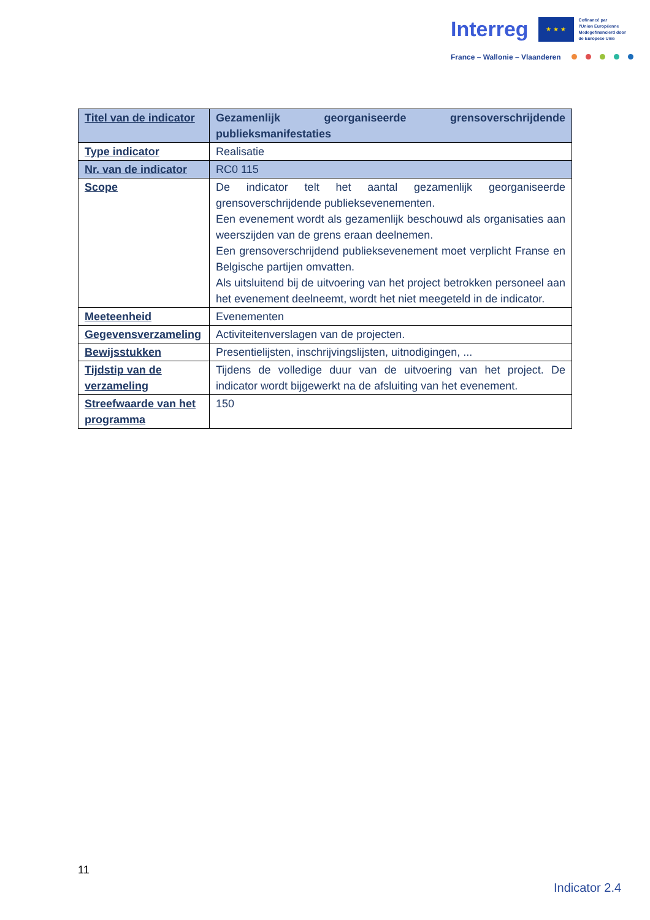Interreg ★ ★ ★ Cofinancé par
l'Union Européenne
Medegefinancierd door
de Europese Unie
France – Wallonie – Vlaanderen
| Titel van de indicator | Gezamenlijk georganiseerde grensoverschrijdende publieksmanifestaties |
| Type indicator | Realisatie |
| Nr. van de indicator | RC0 115 |
| Scope | De indicator telt het aantal gezamenlijk georganiseerde grensoverschrijdende publieksevenementen. Een evenement wordt als gezamenlijk beschouwd als organisaties aan weerszijden van de grens eraan deelnemen. Een grensoverschrijdend publieksevenement moet verplicht Franse en Belgische partijen omvatten. Als uitsluitend bij de uitvoering van het project betrokken personeel aan het evenement deelneemt, wordt het niet meegeteld in de indicator. |
| Meeteenheid | Evenementen |
| Gegevensverzameling | Activiteitenverslagen van de projecten. |
| Bewijsstukken | Presentielijsten, inschrijvingslijsten, uitnodigingen, ... |
| Tijdstip van de verzameling | Tijdens de volledige duur van de uitvoering van het project. De indicator wordt bijgewerkt na de afsluiting van het evenement. |
| Streefwaarde van het programma | 150 |
11
Indicator 2.4